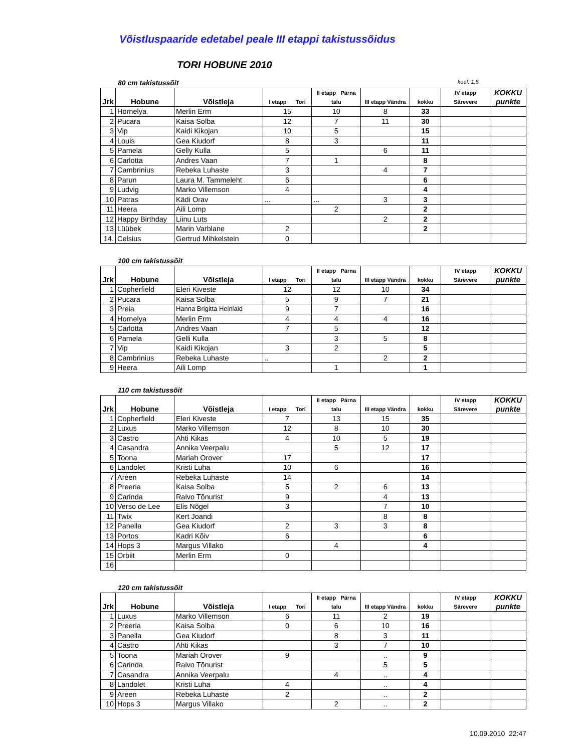Võistluspaaride edetabel peale III etappi takistussõidus
TORI HOBUNE 2010
80 cm takistussõit koef. 1,5
| Jrk | Hobune | Võistleja | I etapp Tori | II etapp Pärna talu | III etapp Vändra | kokku | IV etapp Särevere | KOKKU punkte |
| --- | --- | --- | --- | --- | --- | --- | --- | --- |
| 1 | Hornelya | Merlin Erm | 15 | 10 | 8 | 33 | | |
| 2 | Pucara | Kaisa Solba | 12 | 7 | 11 | 30 | | |
| 3 | Vip | Kaidi Kikojan | 10 | 5 | | 15 | | |
| 4 | Louis | Gea Kiudorf | 8 | 3 | | 11 | | |
| 5 | Pamela | Gelly Kulla | 5 | | 6 | 11 | | |
| 6 | Carlotta | Andres Vaan | 7 | 1 | | 8 | | |
| 7 | Cambrinius | Rebeka Luhaste | 3 | | 4 | 7 | | |
| 8 | Parun | Laura M. Tammeleht | 6 | | | 6 | | |
| 9 | Ludvig | Marko Villemson | 4 | | | 4 | | |
| 10 | Patras | Kädi Orav | ... | ... | 3 | 3 | | |
| 11 | Heera | Aili Lomp | | 2 | | 2 | | |
| 12 | Happy Birthday | Liinu Luts | | | 2 | 2 | | |
| 13 | Lüübek | Marin Varblane | 2 | | | 2 | | |
| 14. | Celsius | Gertrud Mihkelstein | 0 | | | | | |
100 cm takistussõit
| Jrk | Hobune | Võistleja | I etapp Tori | II etapp Pärna talu | III etapp Vändra | kokku | IV etapp Särevere | KOKKU punkte |
| --- | --- | --- | --- | --- | --- | --- | --- | --- |
| 1 | Copherfield | Eleri Kiveste | 12 | 12 | 10 | 34 | | |
| 2 | Pucara | Kaisa Solba | 5 | 9 | 7 | 21 | | |
| 3 | Preia | Hanna Brigitta Heinlaid | 9 | 7 | | 16 | | |
| 4 | Hornelya | Merlin Erm | 4 | 4 | 4 | 16 | | |
| 5 | Carlotta | Andres Vaan | 7 | 5 | | 12 | | |
| 6 | Pamela | Gelli Kulla | | 3 | 5 | 8 | | |
| 7 | Vip | Kaidi Kikojan | 3 | 2 | | 5 | | |
| 8 | Cambrinius | Rebeka Luhaste | .. | | 2 | 2 | | |
| 9 | Heera | Aili Lomp | | 1 | | 1 | | |
110 cm takistussõit
| Jrk | Hobune | Võistleja | I etapp Tori | II etapp Pärna talu | III etapp Vändra | kokku | IV etapp Särevere | KOKKU punkte |
| --- | --- | --- | --- | --- | --- | --- | --- | --- |
| 1 | Copherfield | Eleri Kiveste | 7 | 13 | 15 | 35 | | |
| 2 | Luxus | Marko Villemson | 12 | 8 | 10 | 30 | | |
| 3 | Castro | Ahti Kikas | 4 | 10 | 5 | 19 | | |
| 4 | Casandra | Annika Veerpalu | | 5 | 12 | 17 | | |
| 5 | Toona | Mariah Orover | 17 | | | 17 | | |
| 6 | Landolet | Kristi Luha | 10 | 6 | | 16 | | |
| 7 | Areen | Rebeka Luhaste | 14 | | | 14 | | |
| 8 | Preeria | Kaisa Solba | 5 | 2 | 6 | 13 | | |
| 9 | Carinda | Raivo Tõnurist | 9 | | 4 | 13 | | |
| 10 | Verso de Lee | Elis Nõgel | 3 | | 7 | 10 | | |
| 11 | Twix | Kert Joandi | | | 8 | 8 | | |
| 12 | Panella | Gea Kiudorf | 2 | 3 | 3 | 8 | | |
| 13 | Portos | Kadri Kõiv | 6 | | | 6 | | |
| 14 | Hops 3 | Margus Villako | | 4 | | 4 | | |
| 15 | Orbiit | Merlin Erm | 0 | | | | | |
| 16 | | | | | | | | |
120 cm takistussõit
| Jrk | Hobune | Võistleja | I etapp Tori | II etapp Pärna talu | III etapp Vändra | kokku | IV etapp Särevere | KOKKU punkte |
| --- | --- | --- | --- | --- | --- | --- | --- | --- |
| 1 | Luxus | Marko Villemson | 6 | 11 | 2 | 19 | | |
| 2 | Preeria | Kaisa Solba | 0 | 6 | 10 | 16 | | |
| 3 | Panella | Gea Kiudorf | | 8 | 3 | 11 | | |
| 4 | Castro | Ahti Kikas | | 3 | 7 | 10 | | |
| 5 | Toona | Mariah Orover | 9 | | .. | 9 | | |
| 6 | Carinda | Raivo Tõnurist | | | 5 | 5 | | |
| 7 | Casandra | Annika Veerpalu | | 4 | .. | 4 | | |
| 8 | Landolet | Kristi Luha | 4 | | .. | 4 | | |
| 9 | Areen | Rebeka Luhaste | 2 | | .. | 2 | | |
| 10 | Hops 3 | Margus Villako | | 2 | .. | 2 | | |
10.09.2010 22:47